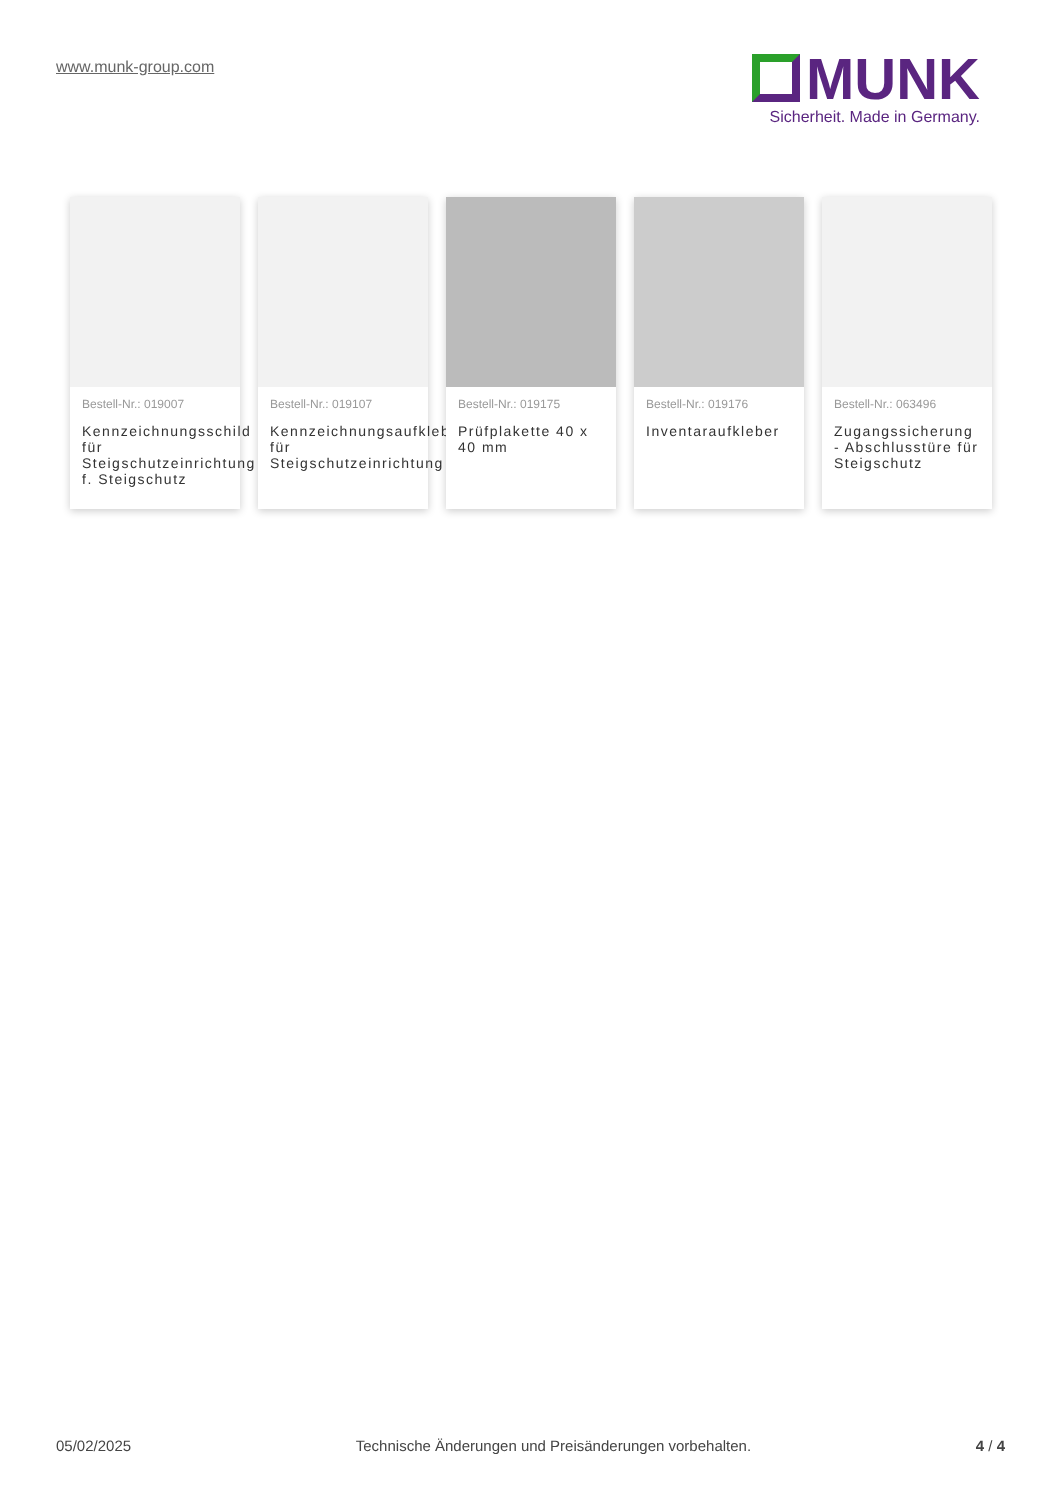www.munk-group.com
MUNK
Sicherheit. Made in Germany.
Bestell-Nr.: 019007
Kennzeichnungsschild für Steigschutzeinrichtung f. Steigschutz
Bestell-Nr.: 019107
Kennzeichnungsaufkleb für Steigschutzeinrichtung
Bestell-Nr.: 019175
Prüfplakette 40 x 40 mm
Bestell-Nr.: 019176
Inventaraufkleber
Bestell-Nr.: 063496
Zugangssicherung - Abschlusstüre für Steigschutz
05/02/2025 Technische Änderungen und Preisänderungen vorbehalten. 4 / 4